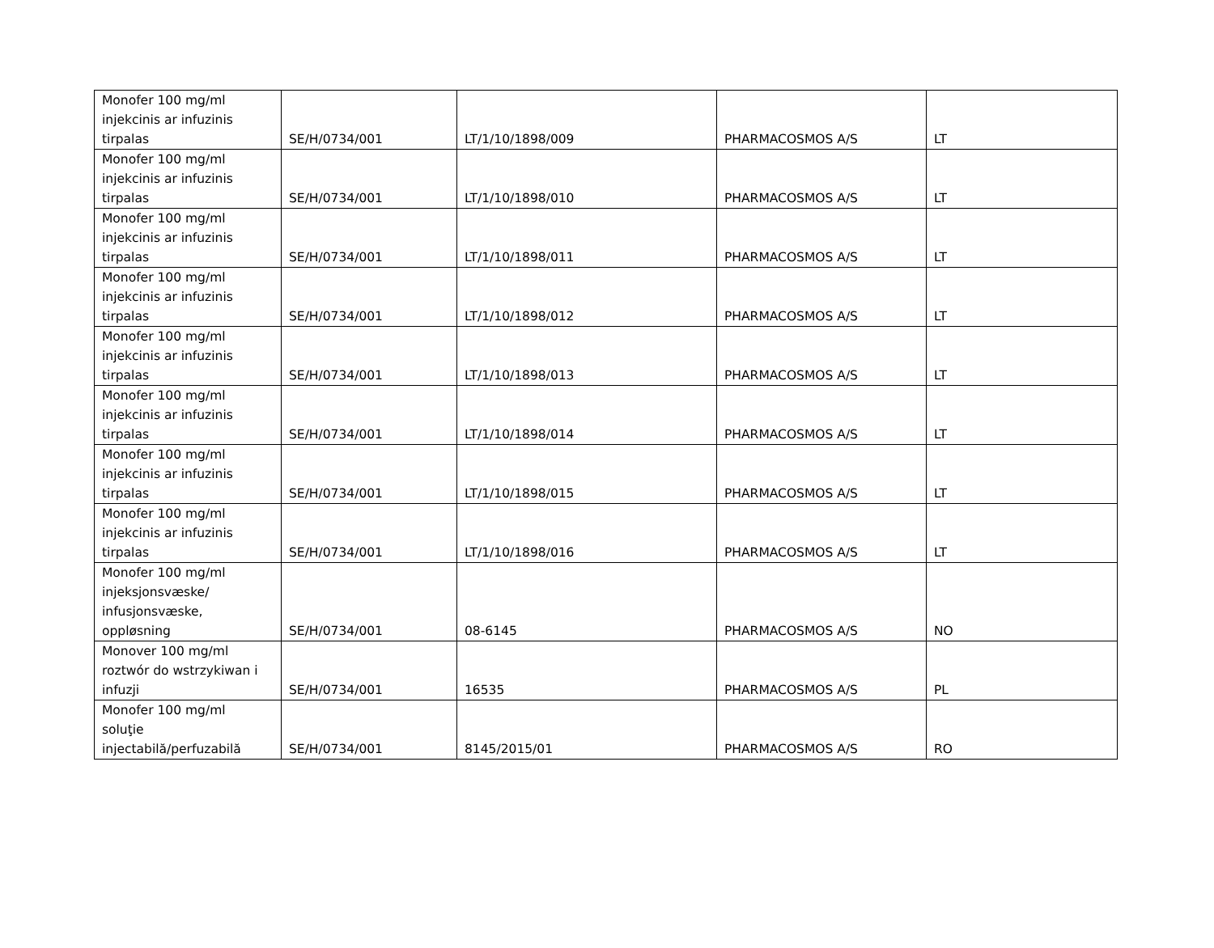| Monofer 100 mg/ml injekcinis ar infuzinis tirpalas | SE/H/0734/001 | LT/1/10/1898/009 | PHARMACOSMOS A/S | LT |
| Monofer 100 mg/ml injekcinis ar infuzinis tirpalas | SE/H/0734/001 | LT/1/10/1898/010 | PHARMACOSMOS A/S | LT |
| Monofer 100 mg/ml injekcinis ar infuzinis tirpalas | SE/H/0734/001 | LT/1/10/1898/011 | PHARMACOSMOS A/S | LT |
| Monofer 100 mg/ml injekcinis ar infuzinis tirpalas | SE/H/0734/001 | LT/1/10/1898/012 | PHARMACOSMOS A/S | LT |
| Monofer 100 mg/ml injekcinis ar infuzinis tirpalas | SE/H/0734/001 | LT/1/10/1898/013 | PHARMACOSMOS A/S | LT |
| Monofer 100 mg/ml injekcinis ar infuzinis tirpalas | SE/H/0734/001 | LT/1/10/1898/014 | PHARMACOSMOS A/S | LT |
| Monofer 100 mg/ml injekcinis ar infuzinis tirpalas | SE/H/0734/001 | LT/1/10/1898/015 | PHARMACOSMOS A/S | LT |
| Monofer 100 mg/ml injekcinis ar infuzinis tirpalas | SE/H/0734/001 | LT/1/10/1898/016 | PHARMACOSMOS A/S | LT |
| Monofer 100 mg/ml injeksjonsvæske/ infusjonsvæske, oppløsning | SE/H/0734/001 | 08-6145 | PHARMACOSMOS A/S | NO |
| Monover 100 mg/ml roztwór do wstrzykiwan i infuzji | SE/H/0734/001 | 16535 | PHARMACOSMOS A/S | PL |
| Monofer 100 mg/ml soluţie injectabilă/perfuzabilă | SE/H/0734/001 | 8145/2015/01 | PHARMACOSMOS A/S | RO |